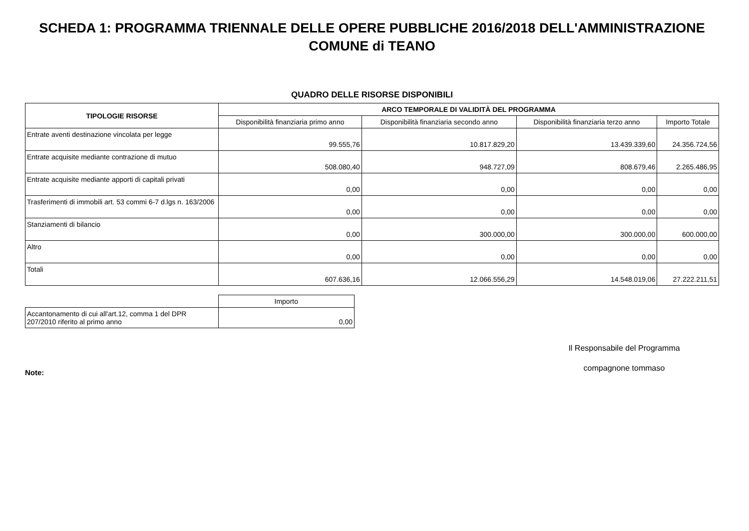SCHEDA 1: PROGRAMMA TRIENNALE DELLE OPERE PUBBLICHE 2016/2018 DELL'AMMINISTRAZIONE
COMUNE di TEANO
QUADRO DELLE RISORSE DISPONIBILI
| TIPOLOGIE RISORSE | ARCO TEMPORALE DI VALIDITÀ DEL PROGRAMMA | | | |
| --- | --- | --- | --- | --- |
| | Disponibilità finanziaria primo anno | Disponibilità finanziaria secondo anno | Disponibilità finanziaria terzo anno | Importo Totale |
| Entrate aventi destinazione vincolata per legge | 99.555,76 | 10.817.829,20 | 13.439.339,60 | 24.356.724,56 |
| Entrate acquisite mediante contrazione di mutuo | 508.080,40 | 948.727,09 | 808.679,46 | 2.265.486,95 |
| Entrate acquisite mediante apporti di capitali privati | 0,00 | 0,00 | 0,00 | 0,00 |
| Trasferimenti di immobili art. 53 commi 6-7 d.lgs n. 163/2006 | 0,00 | 0,00 | 0,00 | 0,00 |
| Stanziamenti di bilancio | 0,00 | 300.000,00 | 300.000,00 | 600.000,00 |
| Altro | 0,00 | 0,00 | 0,00 | 0,00 |
| Totali | 607.636,16 | 12.066.556,29 | 14.548.019,06 | 27.222.211,51 |
| | Importo |
| Accantonamento di cui all'art.12, comma 1 del DPR 207/2010 riferito al primo anno | 0,00 |
Note:
Il Responsabile del Programma
compagnone tommaso